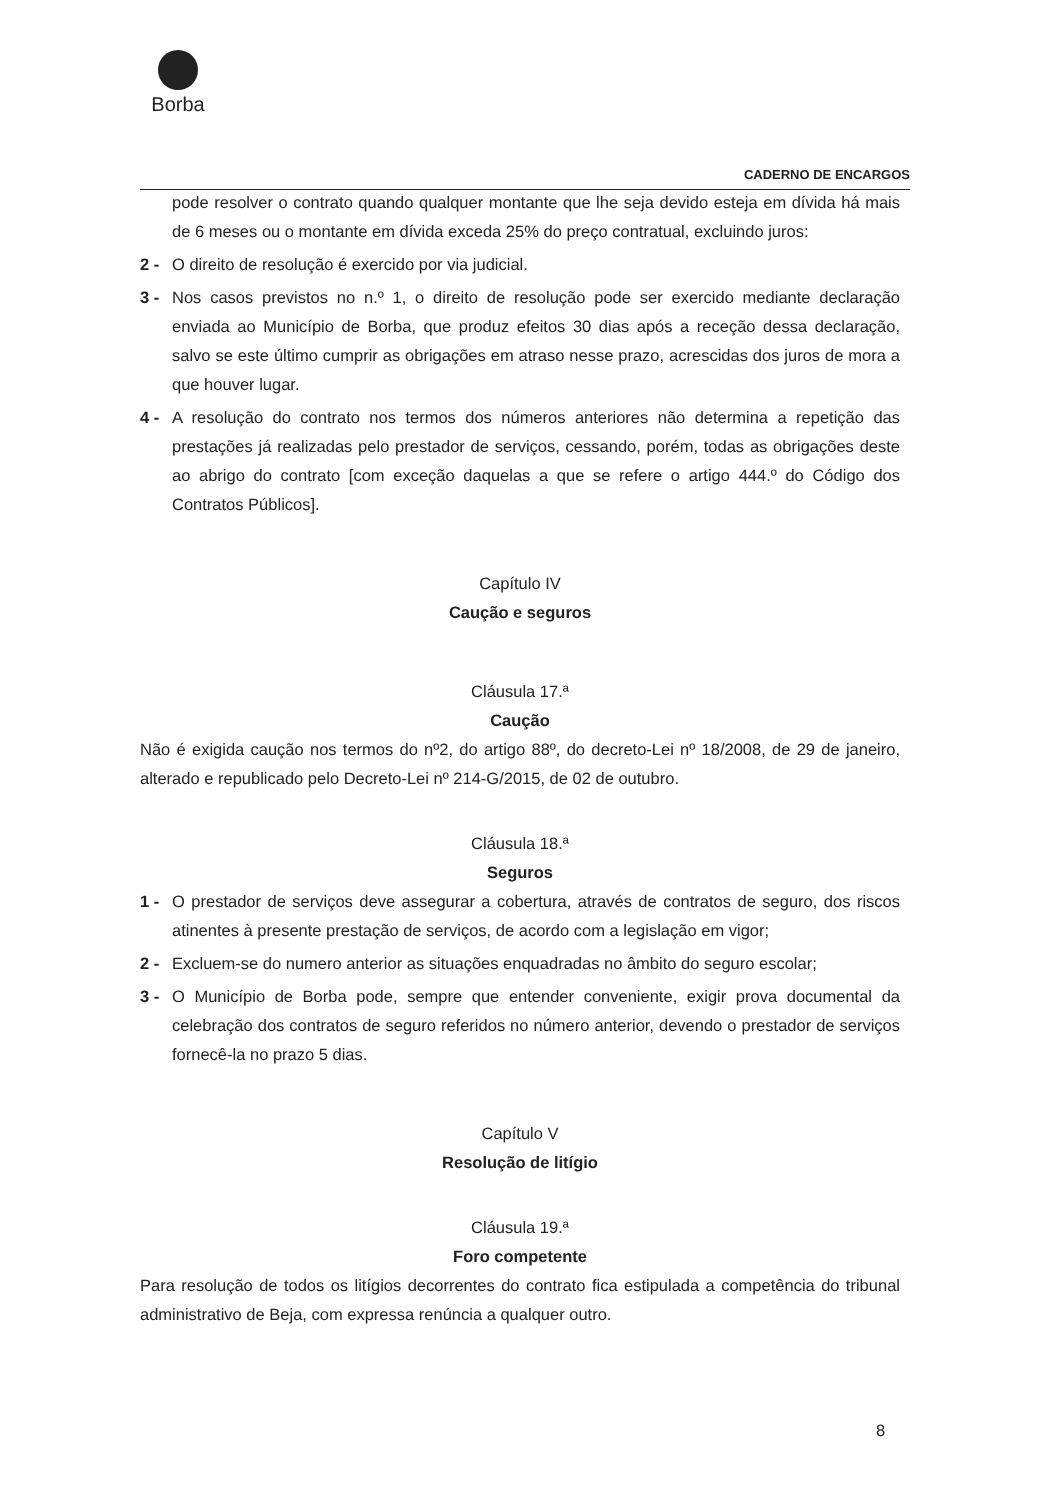Borba
CADERNO DE ENCARGOS
pode resolver o contrato quando qualquer montante que lhe seja devido esteja em dívida há mais de 6 meses ou o montante em dívida exceda 25% do preço contratual, excluindo juros:
2 - O direito de resolução é exercido por via judicial.
3 - Nos casos previstos no n.º 1, o direito de resolução pode ser exercido mediante declaração enviada ao Município de Borba, que produz efeitos 30 dias após a receção dessa declaração, salvo se este último cumprir as obrigações em atraso nesse prazo, acrescidas dos juros de mora a que houver lugar.
4 - A resolução do contrato nos termos dos números anteriores não determina a repetição das prestações já realizadas pelo prestador de serviços, cessando, porém, todas as obrigações deste ao abrigo do contrato [com exceção daquelas a que se refere o artigo 444.º do Código dos Contratos Públicos].
Capítulo IV
Caução e seguros
Cláusula 17.ª
Caução
Não é exigida caução nos termos do nº2, do artigo 88º, do decreto-Lei nº 18/2008, de 29 de janeiro, alterado e republicado pelo Decreto-Lei nº 214-G/2015, de 02 de outubro.
Cláusula 18.ª
Seguros
1 - O prestador de serviços deve assegurar a cobertura, através de contratos de seguro, dos riscos atinentes à presente prestação de serviços, de acordo com a legislação em vigor;
2 - Excluem-se do numero anterior as situações enquadradas no âmbito do seguro escolar;
3 - O Município de Borba pode, sempre que entender conveniente, exigir prova documental da celebração dos contratos de seguro referidos no número anterior, devendo o prestador de serviços fornecê-la no prazo 5 dias.
Capítulo V
Resolução de litígio
Cláusula 19.ª
Foro competente
Para resolução de todos os litígios decorrentes do contrato fica estipulada a competência do tribunal administrativo de Beja, com expressa renúncia a qualquer outro.
8